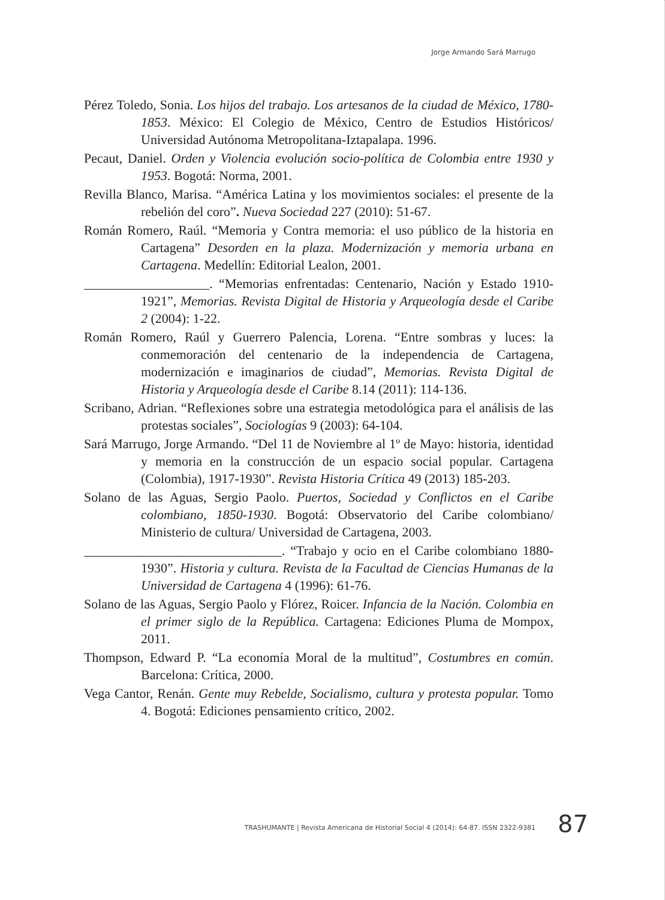Jorge Armando Sará Marrugo
Pérez Toledo, Sonia. Los hijos del trabajo. Los artesanos de la ciudad de México, 1780-1853. México: El Colegio de México, Centro de Estudios Históricos/ Universidad Autónoma Metropolitana-Iztapalapa. 1996.
Pecaut, Daniel. Orden y Violencia evolución socio-política de Colombia entre 1930 y 1953. Bogotá: Norma, 2001.
Revilla Blanco, Marisa. “América Latina y los movimientos sociales: el presente de la rebelión del coro”. Nueva Sociedad 227 (2010): 51-67.
Román Romero, Raúl. “Memoria y Contra memoria: el uso público de la historia en Cartagena” Desorden en la plaza. Modernización y memoria urbana en Cartagena. Medellín: Editorial Lealon, 2001.
___________________. “Memorias enfrentadas: Centenario, Nación y Estado 1910-1921”, Memorias. Revista Digital de Historia y Arqueología desde el Caribe 2 (2004): 1-22.
Román Romero, Raúl y Guerrero Palencia, Lorena. “Entre sombras y luces: la conmemoración del centenario de la independencia de Cartagena, modernización e imaginarios de ciudad”, Memorias. Revista Digital de Historia y Arqueología desde el Caribe 8.14 (2011): 114-136.
Scribano, Adrian. “Reflexiones sobre una estrategia metodológica para el análisis de las protestas sociales”, Sociologías 9 (2003): 64-104.
Sará Marrugo, Jorge Armando. “Del 11 de Noviembre al 1º de Mayo: historia, identidad y memoria en la construcción de un espacio social popular. Cartagena (Colombia), 1917-1930”. Revista Historia Crítica 49 (2013) 185-203.
Solano de las Aguas, Sergio Paolo. Puertos, Sociedad y Conflictos en el Caribe colombiano, 1850-1930. Bogotá: Observatorio del Caribe colombiano/ Ministerio de cultura/ Universidad de Cartagena, 2003.
______________________________. “Trabajo y ocio en el Caribe colombiano 1880-1930”. Historia y cultura. Revista de la Facultad de Ciencias Humanas de la Universidad de Cartagena 4 (1996): 61-76.
Solano de las Aguas, Sergio Paolo y Flórez, Roicer. Infancia de la Nación. Colombia en el primer siglo de la República. Cartagena: Ediciones Pluma de Mompox, 2011.
Thompson, Edward P. “La economía Moral de la multitud”, Costumbres en común. Barcelona: Crítica, 2000.
Vega Cantor, Renán. Gente muy Rebelde, Socialismo, cultura y protesta popular. Tomo 4. Bogotá: Ediciones pensamiento crítico, 2002.
TRASHUMANTE | Revista Americana de Historial Social 4 (2014): 64-87. ISSN 2322-9381
87